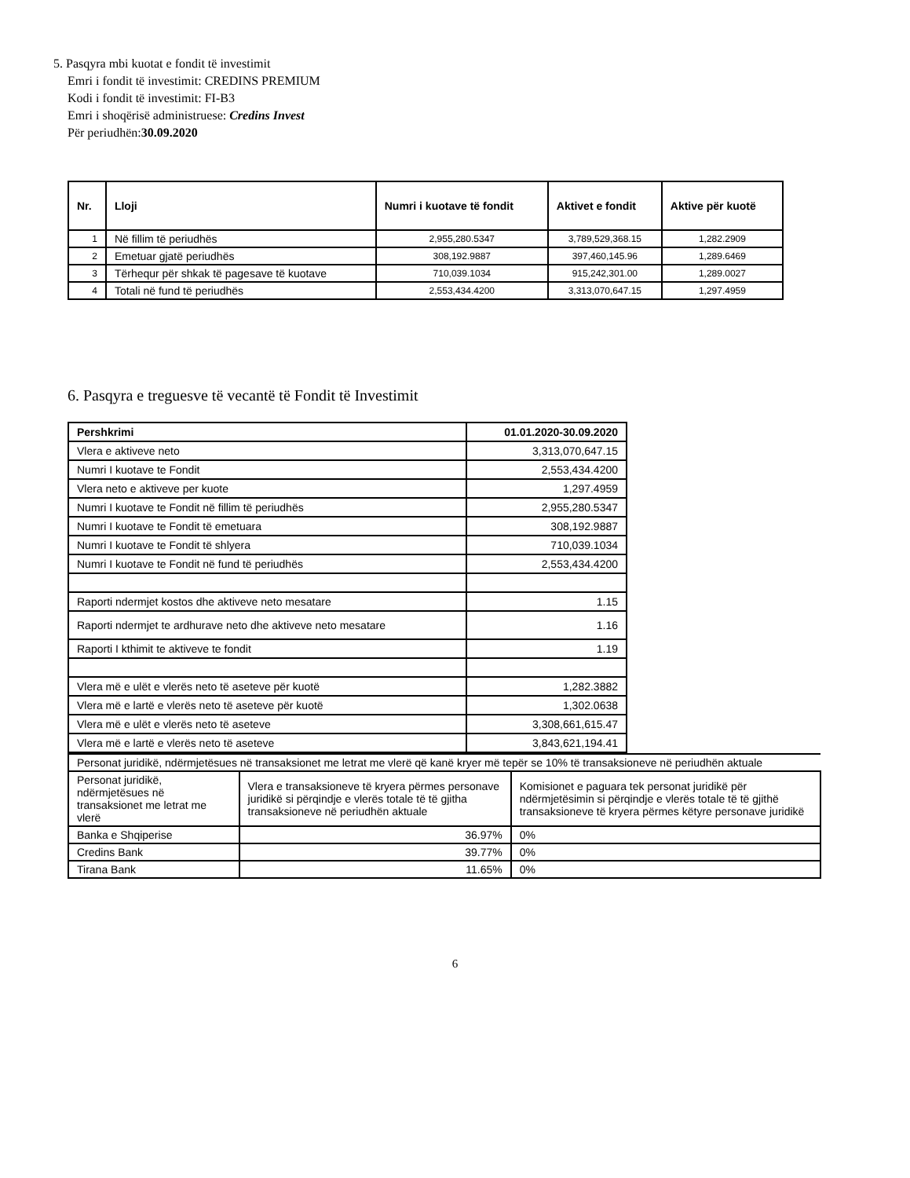5. Pasqyra mbi kuotat e fondit të investimit
Emri i fondit të investimit: CREDINS PREMIUM
Kodi i fondit të investimit: FI-B3
Emri i shoqërisë administruese: Credins Invest
Për periudhën:30.09.2020
| Nr. | Lloji | Numri i kuotave të fondit | Aktivet e fondit | Aktive për kuotë |
| --- | --- | --- | --- | --- |
| 1 | Në fillim të periudhës | 2,955,280.5347 | 3,789,529,368.15 | 1,282.2909 |
| 2 | Emetuar gjatë periudhës | 308,192.9887 | 397,460,145.96 | 1,289.6469 |
| 3 | Tërhequr për shkak të pagesave të kuotave | 710,039.1034 | 915,242,301.00 | 1,289.0027 |
| 4 | Totali në fund të periudhës | 2,553,434.4200 | 3,313,070,647.15 | 1,297.4959 |
6. Pasqyra e treguesve të vecantë të Fondit të Investimit
| Pershkrimi | 01.01.2020-30.09.2020 |
| Vlera e aktiveve neto | 3,313,070,647.15 |
| Numri I kuotave te Fondit | 2,553,434.4200 |
| Vlera neto e aktiveve per kuote | 1,297.4959 |
| Numri I kuotave te Fondit në fillim të periudhës | 2,955,280.5347 |
| Numri I kuotave te Fondit të emetuara | 308,192.9887 |
| Numri I kuotave te Fondit të shlyera | 710,039.1034 |
| Numri I kuotave te Fondit në fund të periudhës | 2,553,434.4200 |
| Raporti ndermjet kostos dhe aktiveve neto mesatare | 1.15 |
| Raporti ndermjet te ardhurave neto dhe aktiveve neto mesatare | 1.16 |
| Raporti I kthimit te aktiveve te fondit | 1.19 |
| Vlera më e ulët e vlerës neto të aseteve për kuotë | 1,282.3882 |
| Vlera më e lartë e vlerës neto të aseteve për kuotë | 1,302.0638 |
| Vlera më e ulët e vlerës neto të aseteve | 3,308,661,615.47 |
| Vlera më e lartë e vlerës neto të aseteve | 3,843,621,194.41 |
| Personat juridikë, ndërmjetësues në transaksionet me letrat me vlerë që kanë kryer më tepër se 10% të transaksioneve në periudhën aktuale | | |
| Personat juridikë, ndërmjetësues në transaksionet me letrat me vlerë | Vlera e transaksioneve të kryera përmes personave juridikë si përqindje e vlerës totale të të gjitha transaksioneve në periudhën aktuale | Komisionet e paguara tek personat juridikë për ndërmjetësimin si përqindje e vlerës totale të të gjithë transaksioneve të kryera përmes këtyre personave juridikë |
| Banka e Shqiperise | 36.97% | 0% |
| Credins Bank | 39.77% | 0% |
| Tirana Bank | 11.65% | 0% |
6